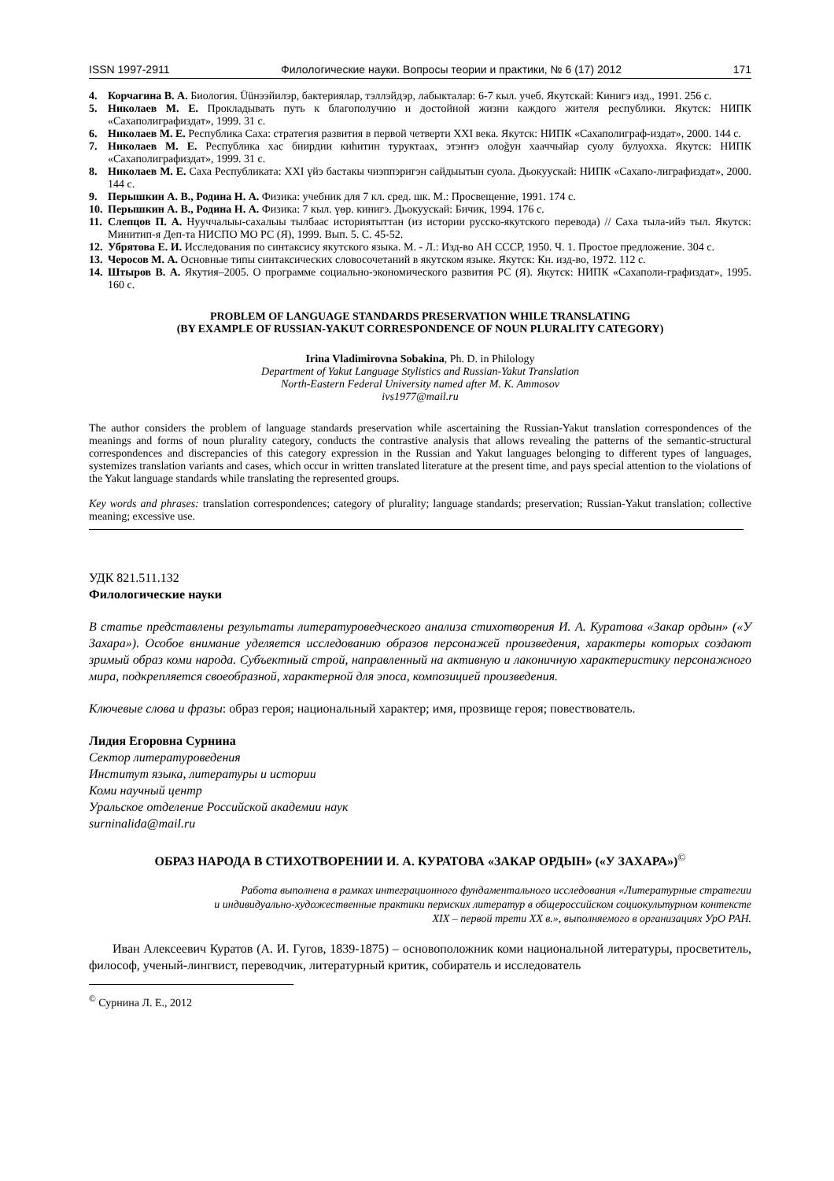ISSN 1997-2911 Филологические науки. Вопросы теории и практики, № 6 (17) 2012 171
4. Корчагина В. А. Биология. Üüнээйилэр, бактериялар, тэллэйдэр, лабыкталар: 6-7 кыл. учеб. Якутскай: Кинигэ изд., 1991. 256 с.
5. Николаев М. Е. Прокладывать путь к благополучию и достойной жизни каждого жителя республики. Якутск: НИПК «Сахаполиграфиздат», 1999. 31 с.
6. Николаев М. Е. Республика Саха: стратегия развития в первой четверти XXI века. Якутск: НИПК «Сахаполиграф-издат», 2000. 144 с.
7. Николаев М. Е. Республика хас биирдии киhитин туруктаах, этэҥҥэ олоğун хааччыйар суолу булуохха. Якутск: НИПК «Сахаполиграфиздат», 1999. 31 с.
8. Николаев М. Е. Саха Республиката: XXI үйэ бастакы чиэппэригэн сайдыытын суола. Дьокуускай: НИПК «Сахапо-лиграфиздат», 2000. 144 с.
9. Перышкин А. В., Родина Н. А. Физика: учебник для 7 кл. сред. шк. М.: Просвещение, 1991. 174 с.
10. Перышкин А. В., Родина Н. А. Физика: 7 кыл. үөр. кинигэ. Дьокуускай: Бичик, 1994. 176 с.
11. Слепцов П. А. Нууччалыы-сахалыы тылбаас историятыттан (из истории русско-якутского перевода) // Саха тыла-ийэ тыл. Якутск: Минитип-я Деп-та НИСПО МО РС (Я), 1999. Вып. 5. С. 45-52.
12. Убрятова Е. И. Исследования по синтаксису якутского языка. М. - Л.: Изд-во АН СССР, 1950. Ч. 1. Простое предложение. 304 с.
13. Черосов М. А. Основные типы синтаксических словосочетаний в якутском языке. Якутск: Кн. изд-во, 1972. 112 с.
14. Штыров В. А. Якутия–2005. О программе социально-экономического развития РС (Я). Якутск: НИПК «Сахаполи-графиздат», 1995. 160 с.
PROBLEM OF LANGUAGE STANDARDS PRESERVATION WHILE TRANSLATING
(BY EXAMPLE OF RUSSIAN-YAKUT CORRESPONDENCE OF NOUN PLURALITY CATEGORY)
Irina Vladimirovna Sobakina, Ph. D. in Philology
Department of Yakut Language Stylistics and Russian-Yakut Translation
North-Eastern Federal University named after M. K. Ammosov
ivs1977@mail.ru
The author considers the problem of language standards preservation while ascertaining the Russian-Yakut translation correspondences of the meanings and forms of noun plurality category, conducts the contrastive analysis that allows revealing the patterns of the semantic-structural correspondences and discrepancies of this category expression in the Russian and Yakut languages belonging to different types of languages, systemizes translation variants and cases, which occur in written translated literature at the present time, and pays special attention to the violations of the Yakut language standards while translating the represented groups.
Key words and phrases: translation correspondences; category of plurality; language standards; preservation; Russian-Yakut translation; collective meaning; excessive use.
УДК 821.511.132
Филологические науки
В статье представлены результаты литературоведческого анализа стихотворения И. А. Куратова «Закар ордын» («У Захара»). Особое внимание уделяется исследованию образов персонажей произведения, характеры которых создают зримый образ коми народа. Субъектный строй, направленный на активную и лаконичную характеристику персонажного мира, подкрепляется своеобразной, характерной для эпоса, композицией произведения.
Ключевые слова и фразы: образ героя; национальный характер; имя, прозвище героя; повествователь.
Лидия Егоровна Сурнина
Сектор литературоведения
Институт языка, литературы и истории
Коми научный центр
Уральское отделение Российской академии наук
surninalida@mail.ru
ОБРАЗ НАРОДА В СТИХОТВОРЕНИИ И. А. КУРАТОВА «ЗАКАР ОРДЫН» («У ЗАХАРА»)<sup>©</sup>
Работа выполнена в рамках интеграционного фундаментального исследования «Литературные стратегии
и индивидуально-художественные практики пермских литератур в общероссийском социокультурном контексте
XIX – первой трети XX в.», выполняемого в организациях УрО РАН.
Иван Алексеевич Куратов (А. И. Гугов, 1839-1875) – основоположник коми национальной литературы, просветитель, философ, ученый-лингвист, переводчик, литературный критик, собиратель и исследователь
<sup>©</sup> Сурнина Л. Е., 2012